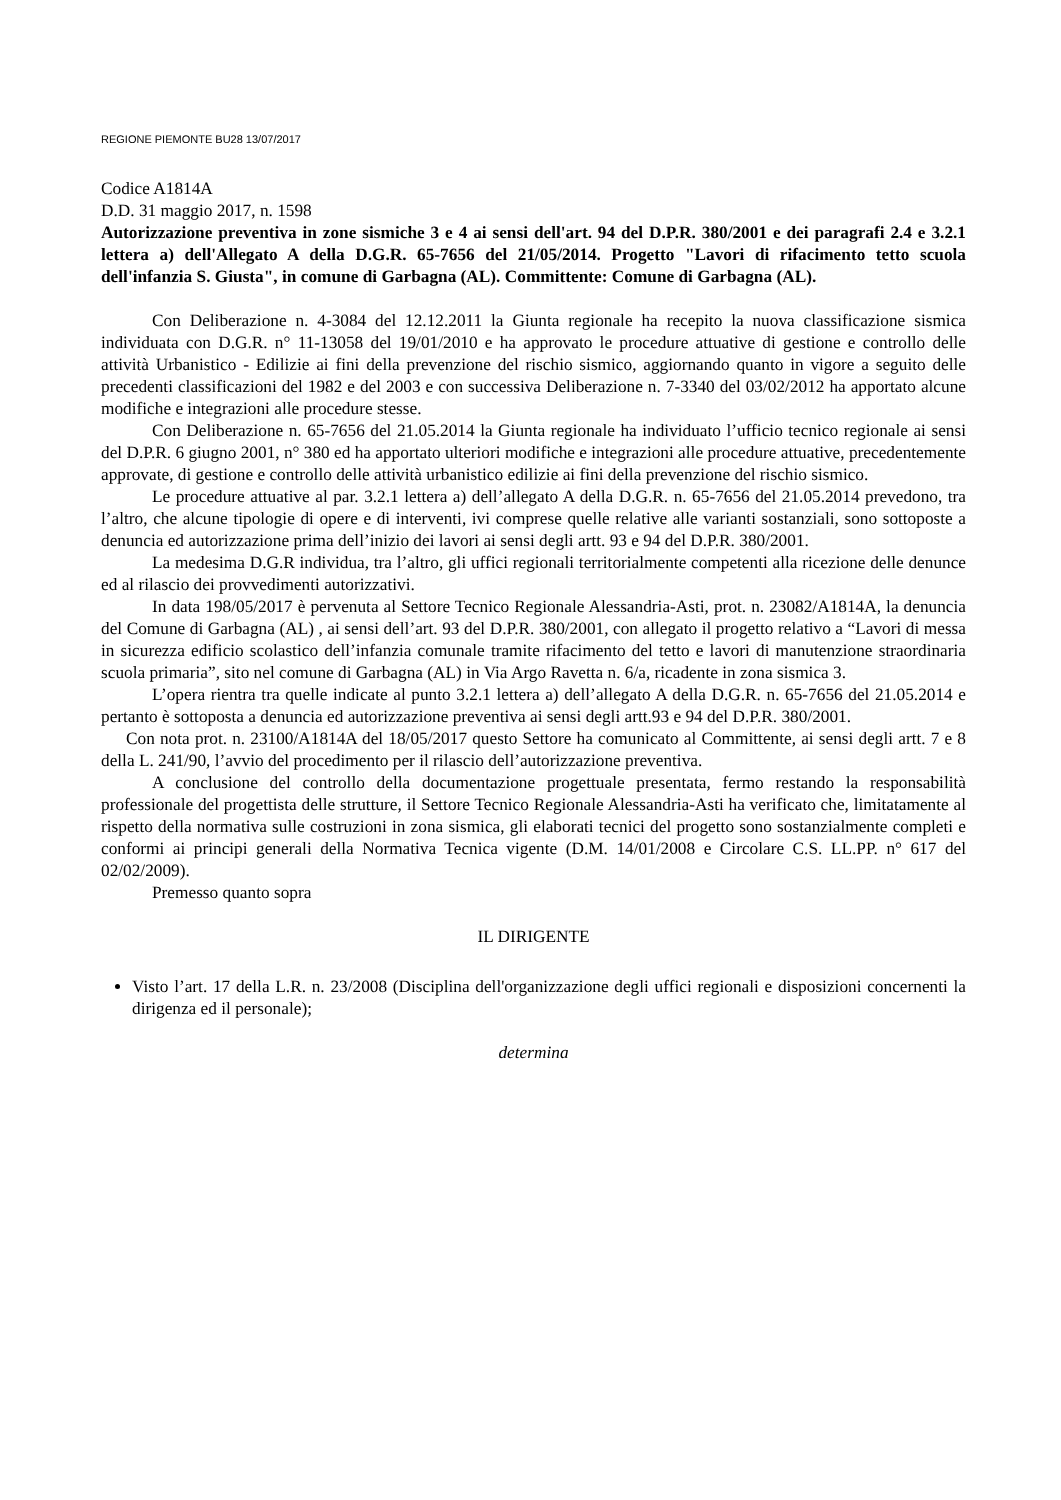REGIONE PIEMONTE BU28 13/07/2017
Codice A1814A
D.D. 31 maggio 2017, n. 1598
Autorizzazione preventiva in zone sismiche 3 e 4 ai sensi dell'art. 94 del D.P.R. 380/2001 e dei paragrafi 2.4 e 3.2.1 lettera a) dell'Allegato A della D.G.R. 65-7656 del 21/05/2014. Progetto "Lavori di rifacimento tetto scuola dell'infanzia S. Giusta", in comune di Garbagna (AL). Committente: Comune di Garbagna (AL).
Con Deliberazione n. 4-3084 del 12.12.2011 la Giunta regionale ha recepito la nuova classificazione sismica individuata con D.G.R. n° 11-13058 del 19/01/2010 e ha approvato le procedure attuative di gestione e controllo delle attività Urbanistico - Edilizie ai fini della prevenzione del rischio sismico, aggiornando quanto in vigore a seguito delle precedenti classificazioni del 1982 e del 2003 e con successiva Deliberazione n. 7-3340 del 03/02/2012 ha apportato alcune modifiche e integrazioni alle procedure stesse.
Con Deliberazione n. 65-7656 del 21.05.2014 la Giunta regionale ha individuato l’ufficio tecnico regionale ai sensi del D.P.R. 6 giugno 2001, n° 380 ed ha apportato ulteriori modifiche e integrazioni alle procedure attuative, precedentemente approvate, di gestione e controllo delle attività urbanistico edilizie ai fini della prevenzione del rischio sismico.
Le procedure attuative al par. 3.2.1 lettera a) dell’allegato A della D.G.R. n. 65-7656 del 21.05.2014 prevedono, tra l’altro, che alcune tipologie di opere e di interventi, ivi comprese quelle relative alle varianti sostanziali, sono sottoposte a denuncia ed autorizzazione prima dell’inizio dei lavori ai sensi degli artt. 93 e 94 del D.P.R. 380/2001.
La medesima D.G.R individua, tra l’altro, gli uffici regionali territorialmente competenti alla ricezione delle denunce ed al rilascio dei provvedimenti autorizzativi.
In data 198/05/2017 è pervenuta al Settore Tecnico Regionale Alessandria-Asti, prot. n. 23082/A1814A, la denuncia del Comune di Garbagna (AL) , ai sensi dell’art. 93 del D.P.R. 380/2001, con allegato il progetto relativo a “Lavori di messa in sicurezza edificio scolastico dell’infanzia comunale tramite rifacimento del tetto e lavori di manutenzione straordinaria scuola primaria”, sito nel comune di Garbagna (AL) in Via Argo Ravetta n. 6/a, ricadente in zona sismica 3.
L’opera rientra tra quelle indicate al punto 3.2.1 lettera a) dell’allegato A della D.G.R. n. 65-7656 del 21.05.2014 e pertanto è sottoposta a denuncia ed autorizzazione preventiva ai sensi degli artt.93 e 94 del D.P.R. 380/2001.
Con nota prot. n. 23100/A1814A del 18/05/2017 questo Settore ha comunicato al Committente, ai sensi degli artt. 7 e 8 della L. 241/90, l’avvio del procedimento per il rilascio dell’autorizzazione preventiva.
A conclusione del controllo della documentazione progettuale presentata, fermo restando la responsabilità professionale del progettista delle strutture, il Settore Tecnico Regionale Alessandria-Asti ha verificato che, limitatamente al rispetto della normativa sulle costruzioni in zona sismica, gli elaborati tecnici del progetto sono sostanzialmente completi e conformi ai principi generali della Normativa Tecnica vigente (D.M. 14/01/2008 e Circolare C.S. LL.PP. n° 617 del 02/02/2009).
Premesso quanto sopra
IL DIRIGENTE
Visto l’art. 17 della L.R. n. 23/2008 (Disciplina dell'organizzazione degli uffici regionali e disposizioni concernenti la dirigenza ed il personale);
determina